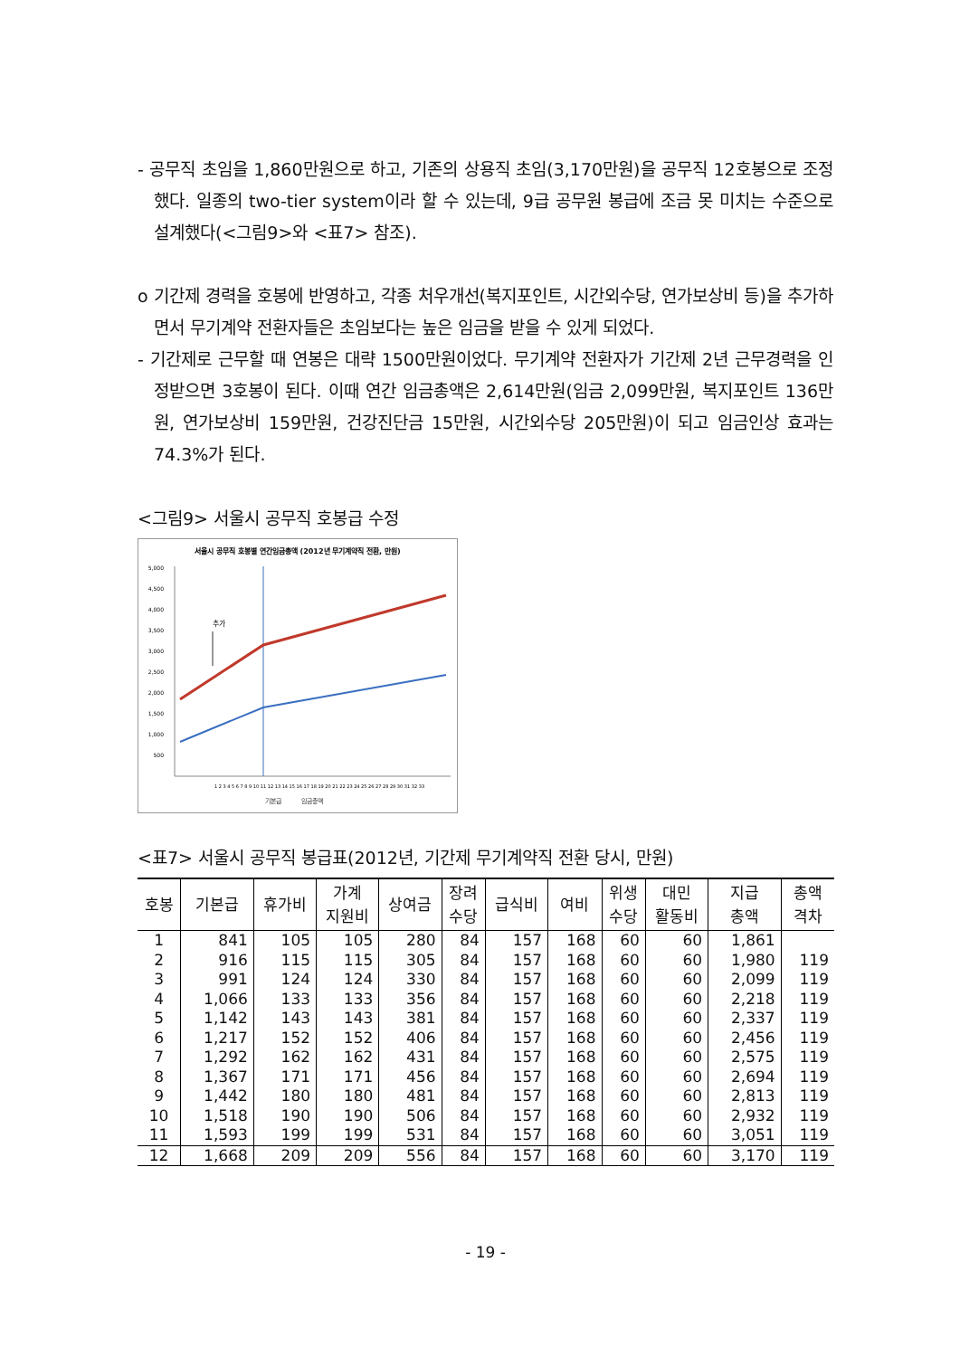- 공무직 초임을 1,860만원으로 하고, 기존의 상용직 초임(3,170만원)을 공무직 12호봉으로 조정했다. 일종의 two-tier system이라 할 수 있는데, 9급 공무원 봉급에 조금 못 미치는 수준으로 설계했다(<그림9>와 <표7> 참조).
o 기간제 경력을 호봉에 반영하고, 각종 처우개선(복지포인트, 시간외수당, 연가보상비 등)을 추가하면서 무기계약 전환자들은 초임보다는 높은 임금을 받을 수 있게 되었다.
- 기간제로 근무할 때 연봉은 대략 1500만원이었다. 무기계약 전환자가 기간제 2년 근무경력을 인정받으면 3호봉이 된다. 이때 연간 임금총액은 2,614만원(임금 2,099만원, 복지포인트 136만원, 연가보상비 159만원, 건강진단금 15만원, 시간외수당 205만원)이 되고 임금인상 효과는 74.3%가 된다.
<그림9> 서울시 공무직 호봉급 수정
서울시 공무직 호봉별 연간임금총액 (2012년 무기계약직 전환, 만원)
5,000
4,500
4,000
3,500
3,000
2,500
2,000
1,500
1,000
500
추가
1 2 3 4 5 6 7 8 9 10 11 12 13 14 15 16 17 18 19 20 21 22 23 24 25 26 27 28 29 30 31 32 33
기본급
임금총액
<표7> 서울시 공무직 봉급표(2012년, 기간제 무기계약직 전환 당시, 만원)
| 호봉 | 기본급 | 휴가비 | 가계 지원비 | 상여금 | 장려 수당 | 급식비 | 여비 | 위생 수당 | 대민 활동비 | 지급 총액 | 총액 격차 |
| --- | --- | --- | --- | --- | --- | --- | --- | --- | --- | --- | --- |
| 1 | 841 | 105 | 105 | 280 | 84 | 157 | 168 | 60 | 60 | 1,861 | |
| 2 | 916 | 115 | 115 | 305 | 84 | 157 | 168 | 60 | 60 | 1,980 | 119 |
| 3 | 991 | 124 | 124 | 330 | 84 | 157 | 168 | 60 | 60 | 2,099 | 119 |
| 4 | 1,066 | 133 | 133 | 356 | 84 | 157 | 168 | 60 | 60 | 2,218 | 119 |
| 5 | 1,142 | 143 | 143 | 381 | 84 | 157 | 168 | 60 | 60 | 2,337 | 119 |
| 6 | 1,217 | 152 | 152 | 406 | 84 | 157 | 168 | 60 | 60 | 2,456 | 119 |
| 7 | 1,292 | 162 | 162 | 431 | 84 | 157 | 168 | 60 | 60 | 2,575 | 119 |
| 8 | 1,367 | 171 | 171 | 456 | 84 | 157 | 168 | 60 | 60 | 2,694 | 119 |
| 9 | 1,442 | 180 | 180 | 481 | 84 | 157 | 168 | 60 | 60 | 2,813 | 119 |
| 10 | 1,518 | 190 | 190 | 506 | 84 | 157 | 168 | 60 | 60 | 2,932 | 119 |
| 11 | 1,593 | 199 | 199 | 531 | 84 | 157 | 168 | 60 | 60 | 3,051 | 119 |
| 12 | 1,668 | 209 | 209 | 556 | 84 | 157 | 168 | 60 | 60 | 3,170 | 119 |
- 19 -